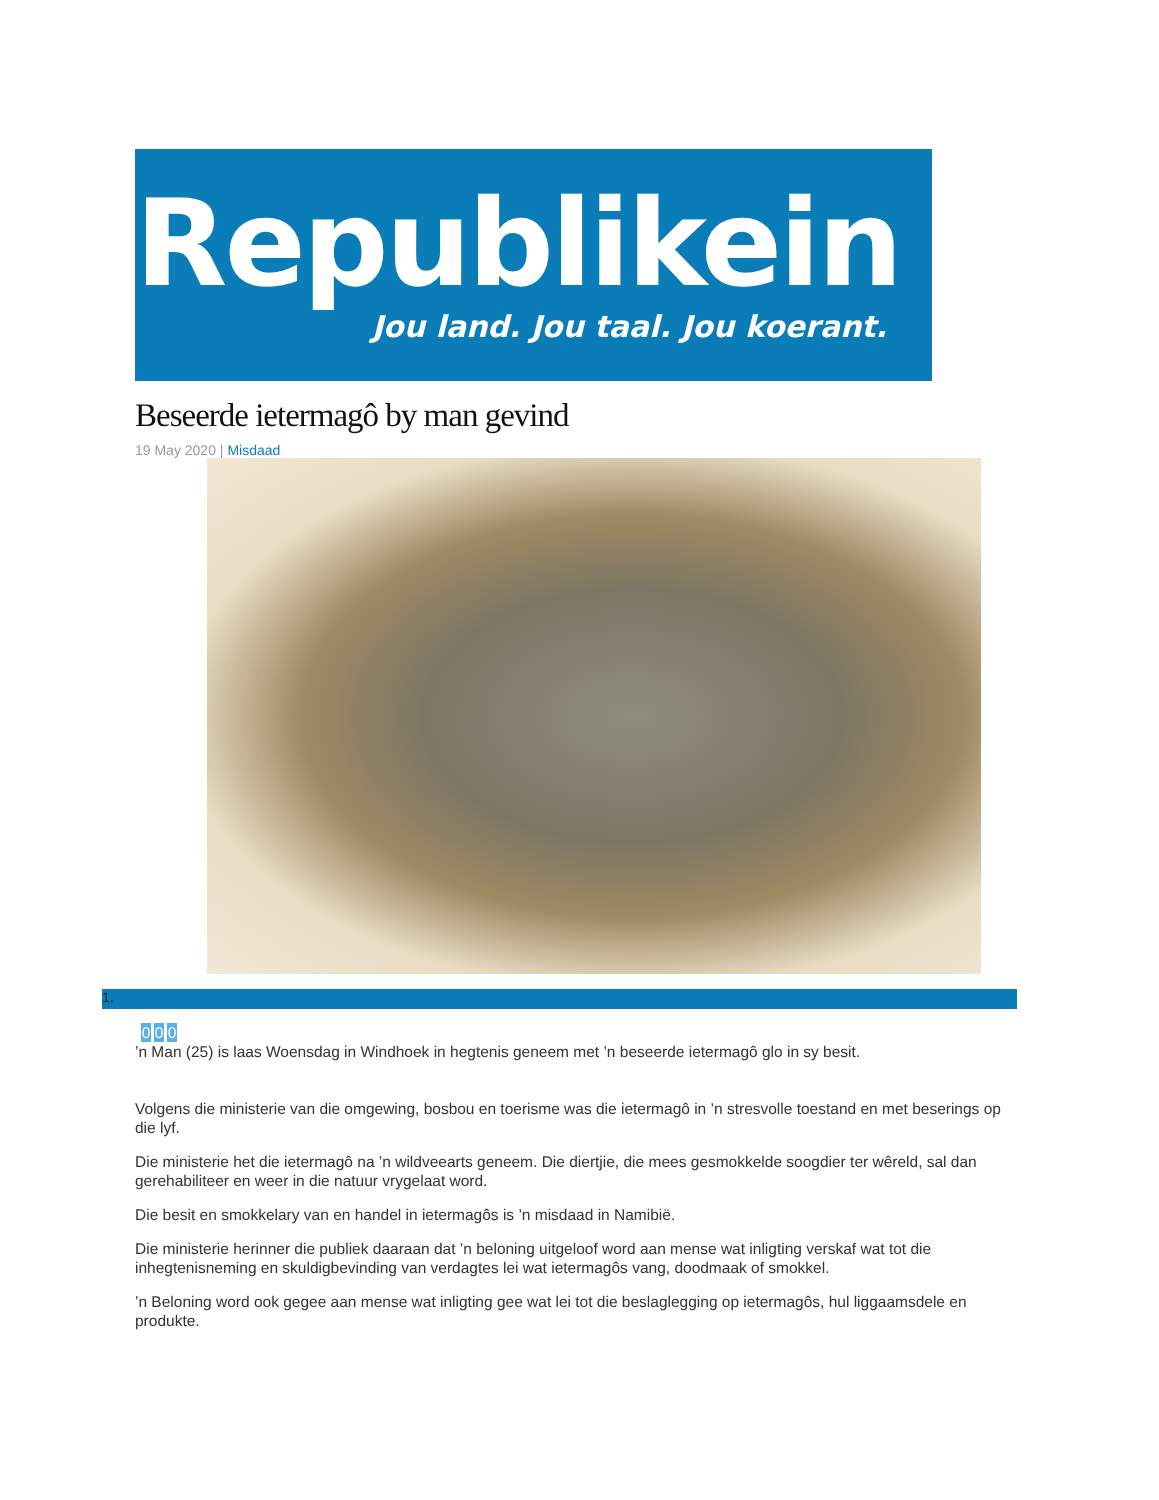Republikein
Jou land. Jou taal. Jou koerant.
Beseerde ietermagô by man gevind
19 May 2020 | Misdaad
1.
0 0 0
’n Man (25) is laas Woensdag in Windhoek in hegtenis geneem met ’n beseerde ietermagô glo in sy besit.
Volgens die ministerie van die omgewing, bosbou en toerisme was die ietermagô in ’n stresvolle toestand en met beserings op die lyf.
Die ministerie het die ietermagô na ’n wildveearts geneem. Die diertjie, die mees gesmokkelde soogdier ter wêreld, sal dan gerehabiliteer en weer in die natuur vrygelaat word.
Die besit en smokkelary van en handel in ietermagôs is ’n misdaad in Namibië.
Die ministerie herinner die publiek daaraan dat ’n beloning uitgeloof word aan mense wat inligting verskaf wat tot die inhegtenisneming en skuldigbevinding van verdagtes lei wat ietermagôs vang, doodmaak of smokkel.
’n Beloning word ook gegee aan mense wat inligting gee wat lei tot die beslaglegging op ietermagôs, hul liggaamsdele en produkte.